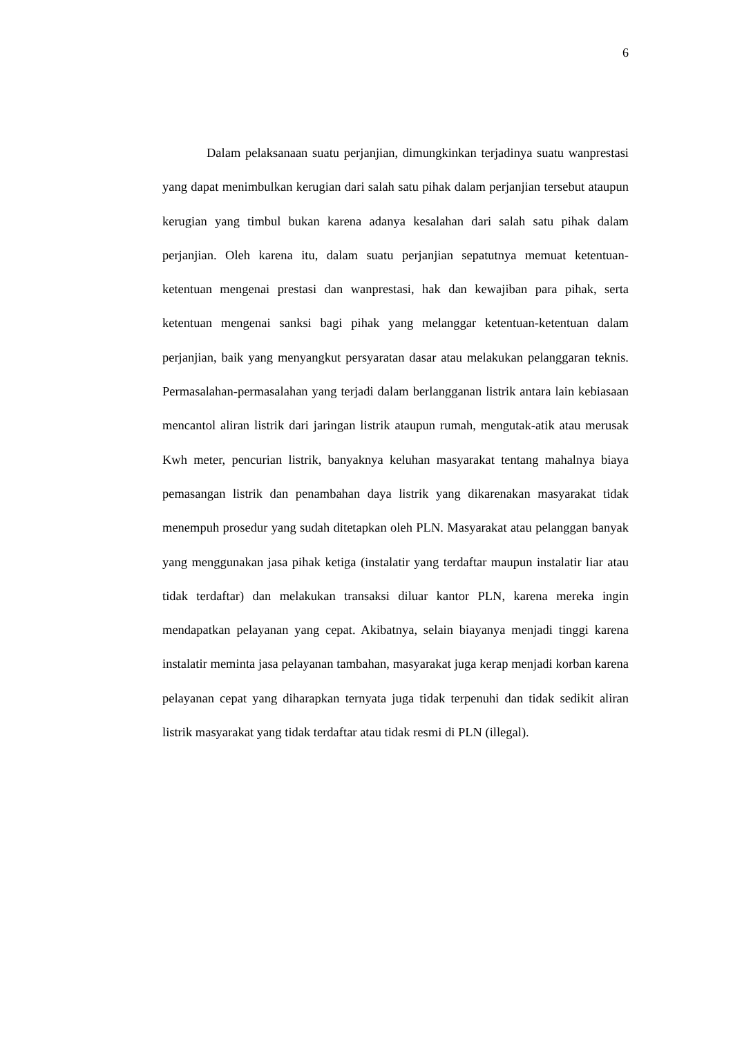6
Dalam pelaksanaan suatu perjanjian, dimungkinkan terjadinya suatu wanprestasi yang dapat menimbulkan kerugian dari salah satu pihak dalam perjanjian tersebut ataupun kerugian yang timbul bukan karena adanya kesalahan dari salah satu pihak dalam perjanjian. Oleh karena itu, dalam suatu perjanjian sepatutnya memuat ketentuan-ketentuan mengenai prestasi dan wanprestasi, hak dan kewajiban para pihak, serta ketentuan mengenai sanksi bagi pihak yang melanggar ketentuan-ketentuan dalam perjanjian, baik yang menyangkut persyaratan dasar atau melakukan pelanggaran teknis. Permasalahan-permasalahan yang terjadi dalam berlangganan listrik antara lain kebiasaan mencantol aliran listrik dari jaringan listrik ataupun rumah, mengutak-atik atau merusak Kwh meter, pencurian listrik, banyaknya keluhan masyarakat tentang mahalnya biaya pemasangan listrik dan penambahan daya listrik yang dikarenakan masyarakat tidak menempuh prosedur yang sudah ditetapkan oleh PLN. Masyarakat atau pelanggan banyak yang menggunakan jasa pihak ketiga (instalatir yang terdaftar maupun instalatir liar atau tidak terdaftar) dan melakukan transaksi diluar kantor PLN, karena mereka ingin mendapatkan pelayanan yang cepat. Akibatnya, selain biayanya menjadi tinggi karena instalatir meminta jasa pelayanan tambahan, masyarakat juga kerap menjadi korban karena pelayanan cepat yang diharapkan ternyata juga tidak terpenuhi dan tidak sedikit aliran listrik masyarakat yang tidak terdaftar atau tidak resmi di PLN (illegal).